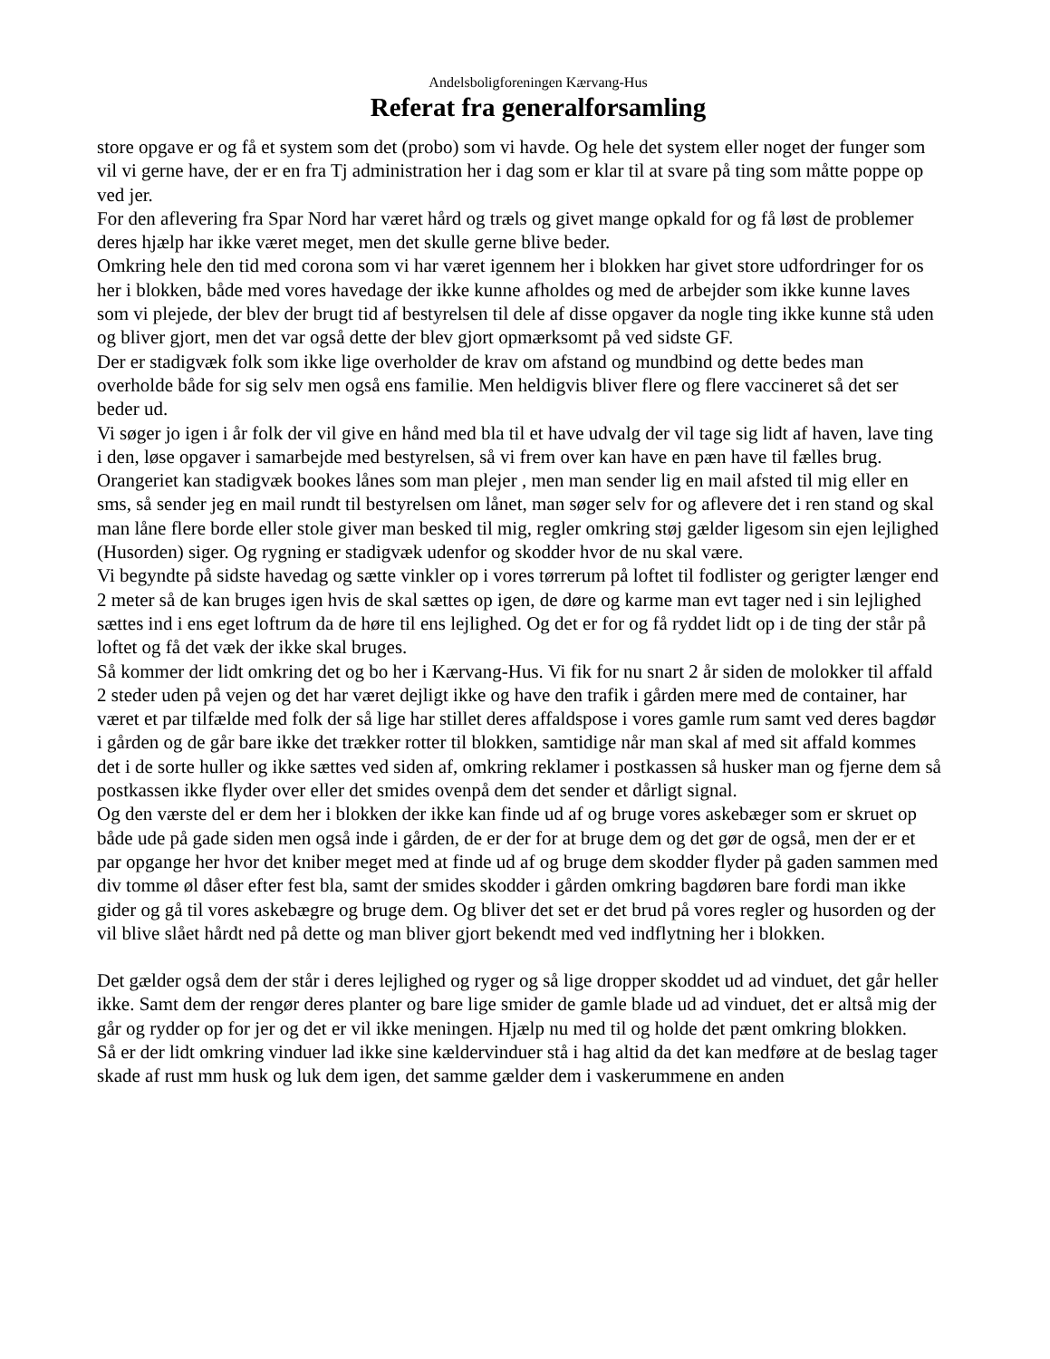Andelsboligforeningen Kærvang-Hus
Referat fra generalforsamling
store opgave er og få et system som det (probo) som vi havde. Og hele det system eller noget der funger som vil vi gerne have, der er en fra Tj administration her i dag som er klar til at svare på ting som måtte poppe op ved jer.
For den aflevering fra Spar Nord har været hård og træls og givet mange opkald for og få løst de problemer deres hjælp har ikke været meget, men det skulle gerne blive beder.
Omkring hele den tid med corona som vi har været igennem her i blokken har givet store udfordringer for os her i blokken, både med vores havedage der ikke kunne afholdes og med de arbejder som ikke kunne laves som vi plejede, der blev der brugt tid af bestyrelsen til dele af disse opgaver da nogle ting ikke kunne stå uden og bliver gjort, men det var også dette der blev gjort opmærksomt på ved sidste GF.
Der er stadigvæk folk som ikke lige overholder de krav om afstand og mundbind og dette bedes man overholde både for sig selv men også ens familie. Men heldigvis bliver flere og flere vaccineret så det ser beder ud.
Vi søger jo igen i år folk der vil give en hånd med bla til et have udvalg der vil tage sig lidt af haven, lave ting i den, løse opgaver i samarbejde med bestyrelsen, så vi frem over kan have en pæn have til fælles brug.
Orangeriet kan stadigvæk bookes lånes som man plejer , men man sender lig en mail afsted til mig eller en sms, så sender jeg en mail rundt til bestyrelsen om lånet, man søger selv for og aflevere det i ren stand og skal man låne flere borde eller stole giver man besked til mig, regler omkring støj gælder ligesom sin ejen lejlighed (Husorden) siger. Og rygning er stadigvæk udenfor og skodder hvor de nu skal være.
Vi begyndte på sidste havedag og sætte vinkler op i vores tørrerum på loftet til fodlister og gerigter længer end 2 meter så de kan bruges igen hvis de skal sættes op igen, de døre og karme man evt tager ned i sin lejlighed sættes ind i ens eget loftrum da de høre til ens lejlighed. Og det er for og få ryddet lidt op i de ting der står på loftet og få det væk der ikke skal bruges.
Så kommer der lidt omkring det og bo her i Kærvang-Hus. Vi fik for nu snart 2 år siden de molokker til affald 2 steder uden på vejen og det har været dejligt ikke og have den trafik i gården mere med de container, har været et par tilfælde med folk der så lige har stillet deres affaldspose i vores gamle rum samt ved deres bagdør i gården og de går bare ikke det trækker rotter til blokken, samtidige når man skal af med sit affald kommes det i de sorte huller og ikke sættes ved siden af, omkring reklamer i postkassen så husker man og fjerne dem så postkassen ikke flyder over eller det smides ovenpå dem det sender et dårligt signal.
Og den værste del er dem her i blokken der ikke kan finde ud af og bruge vores askebæger som er skruet op både ude på gade siden men også inde i gården, de er der for at bruge dem og det gør de også, men der er et par opgange her hvor det kniber meget med at finde ud af og bruge dem skodder flyder på gaden sammen med div tomme øl dåser efter fest bla, samt der smides skodder i gården omkring bagdøren bare fordi man ikke gider og gå til vores askebægre og bruge dem. Og bliver det set er det brud på vores regler og husorden og der vil blive slået hårdt ned på dette og man bliver gjort bekendt med ved indflytning her i blokken.
Det gælder også dem der står i deres lejlighed og ryger og så lige dropper skoddet ud ad vinduet, det går heller ikke. Samt dem der rengør deres planter og bare lige smider de gamle blade ud ad vinduet, det er altså mig der går og rydder op for jer og det er vil ikke meningen. Hjælp nu med til og holde det pænt omkring blokken.
Så er der lidt omkring vinduer lad ikke sine kældervinduer stå i hag altid da det kan medføre at de beslag tager skade af rust mm husk og luk dem igen, det samme gælder dem i vaskerummene en anden